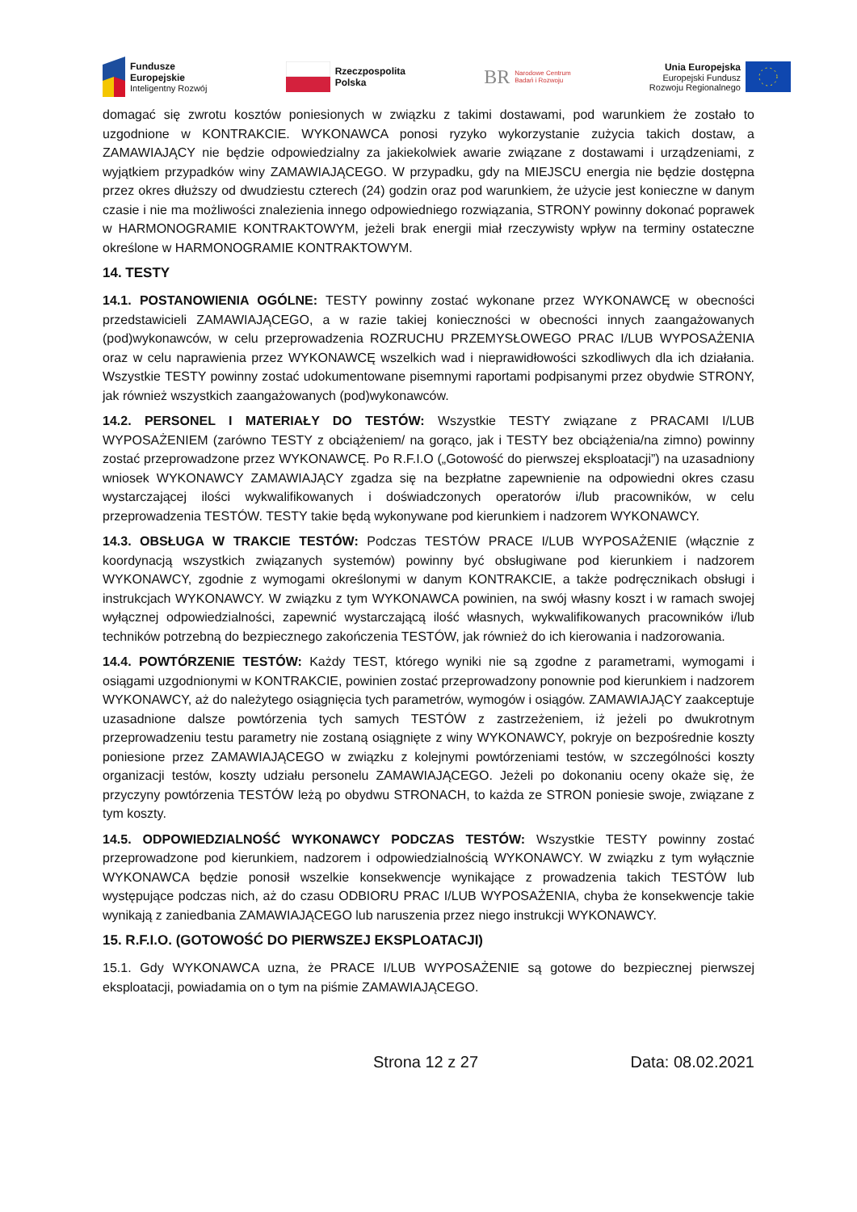Fundusze
Europejskie
Inteligentny Rozwój
Rzeczpospolita
Polska
BR Narodowe Centrum
Badań i Rozwoju
Unia Europejska
Europejski Fundusz
Rozwoju Regionalnego
domagać się zwrotu kosztów poniesionych w związku z takimi dostawami, pod warunkiem że zostało to uzgodnione w KONTRAKCIE. WYKONAWCA ponosi ryzyko wykorzystanie zużycia takich dostaw, a ZAMAWIAJĄCY nie będzie odpowiedzialny za jakiekolwiek awarie związane z dostawami i urządzeniami, z wyjątkiem przypadków winy ZAMAWIAJĄCEGO. W przypadku, gdy na MIEJSCU energia nie będzie dostępna przez okres dłuższy od dwudziestu czterech (24) godzin oraz pod warunkiem, że użycie jest konieczne w danym czasie i nie ma możliwości znalezienia innego odpowiedniego rozwiązania, STRONY powinny dokonać poprawek w HARMONOGRAMIE KONTRAKTOWYM, jeżeli brak energii miał rzeczywisty wpływ na terminy ostateczne określone w HARMONOGRAMIE KONTRAKTOWYM.
14. TESTY
14.1. POSTANOWIENIA OGÓLNE: TESTY powinny zostać wykonane przez WYKONAWCĘ w obecności przedstawicieli ZAMAWIAJĄCEGO, a w razie takiej konieczności w obecności innych zaangażowanych (pod)wykonawców, w celu przeprowadzenia ROZRUCHU PRZEMYSŁOWEGO PRAC I/LUB WYPOSAŻENIA oraz w celu naprawienia przez WYKONAWCĘ wszelkich wad i nieprawidłowości szkodliwych dla ich działania. Wszystkie TESTY powinny zostać udokumentowane pisemnymi raportami podpisanymi przez obydwie STRONY, jak również wszystkich zaangażowanych (pod)wykonawców.
14.2. PERSONEL I MATERIAŁY DO TESTÓW: Wszystkie TESTY związane z PRACAMI I/LUB WYPOSAŻENIEM (zarówno TESTY z obciążeniem/ na gorąco, jak i TESTY bez obciążenia/na zimno) powinny zostać przeprowadzone przez WYKONAWCĘ. Po R.F.I.O („Gotowość do pierwszej eksploatacji”) na uzasadniony wniosek WYKONAWCY ZAMAWIAJĄCY zgadza się na bezpłatne zapewnienie na odpowiedni okres czasu wystarczającej ilości wykwalifikowanych i doświadczonych operatorów i/lub pracowników, w celu przeprowadzenia TESTÓW. TESTY takie będą wykonywane pod kierunkiem i nadzorem WYKONAWCY.
14.3. OBSŁUGA W TRAKCIE TESTÓW: Podczas TESTÓW PRACE I/LUB WYPOSAŻENIE (włącznie z koordynacją wszystkich związanych systemów) powinny być obsługiwane pod kierunkiem i nadzorem WYKONAWCY, zgodnie z wymogami określonymi w danym KONTRAKCIE, a także podręcznikach obsługi i instrukcjach WYKONAWCY. W związku z tym WYKONAWCA powinien, na swój własny koszt i w ramach swojej wyłącznej odpowiedzialności, zapewnić wystarczającą ilość własnych, wykwalifikowanych pracowników i/lub techników potrzebną do bezpiecznego zakończenia TESTÓW, jak również do ich kierowania i nadzorowania.
14.4. POWTÓRZENIE TESTÓW: Każdy TEST, którego wyniki nie są zgodne z parametrami, wymogami i osiągami uzgodnionymi w KONTRAKCIE, powinien zostać przeprowadzony ponownie pod kierunkiem i nadzorem WYKONAWCY, aż do należytego osiągnięcia tych parametrów, wymogów i osiągów. ZAMAWIAJĄCY zaakceptuje uzasadnione dalsze powtórzenia tych samych TESTÓW z zastrzeżeniem, iż jeżeli po dwukrotnym przeprowadzeniu testu parametry nie zostaną osiągnięte z winy WYKONAWCY, pokryje on bezpośrednie koszty poniesione przez ZAMAWIAJĄCEGO w związku z kolejnymi powtórzeniami testów, w szczególności koszty organizacji testów, koszty udziału personelu ZAMAWIAJĄCEGO. Jeżeli po dokonaniu oceny okaże się, że przyczyny powtórzenia TESTÓW leżą po obydwu STRONACH, to każda ze STRON poniesie swoje, związane z tym koszty.
14.5. ODPOWIEDZIALNOŚĆ WYKONAWCY PODCZAS TESTÓW: Wszystkie TESTY powinny zostać przeprowadzone pod kierunkiem, nadzorem i odpowiedzialnością WYKONAWCY. W związku z tym wyłącznie WYKONAWCA będzie ponosił wszelkie konsekwencje wynikające z prowadzenia takich TESTÓW lub występujące podczas nich, aż do czasu ODBIORU PRAC I/LUB WYPOSAŻENIA, chyba że konsekwencje takie wynikają z zaniedbania ZAMAWIAJĄCEGO lub naruszenia przez niego instrukcji WYKONAWCY.
15. R.F.I.O. (GOTOWOŚĆ DO PIERWSZEJ EKSPLOATACJI)
15.1. Gdy WYKONAWCA uzna, że PRACE I/LUB WYPOSAŻENIE są gotowe do bezpiecznej pierwszej eksploatacji, powiadamia on o tym na piśmie ZAMAWIAJĄCEGO.
Strona 12 z 27 Data: 08.02.2021